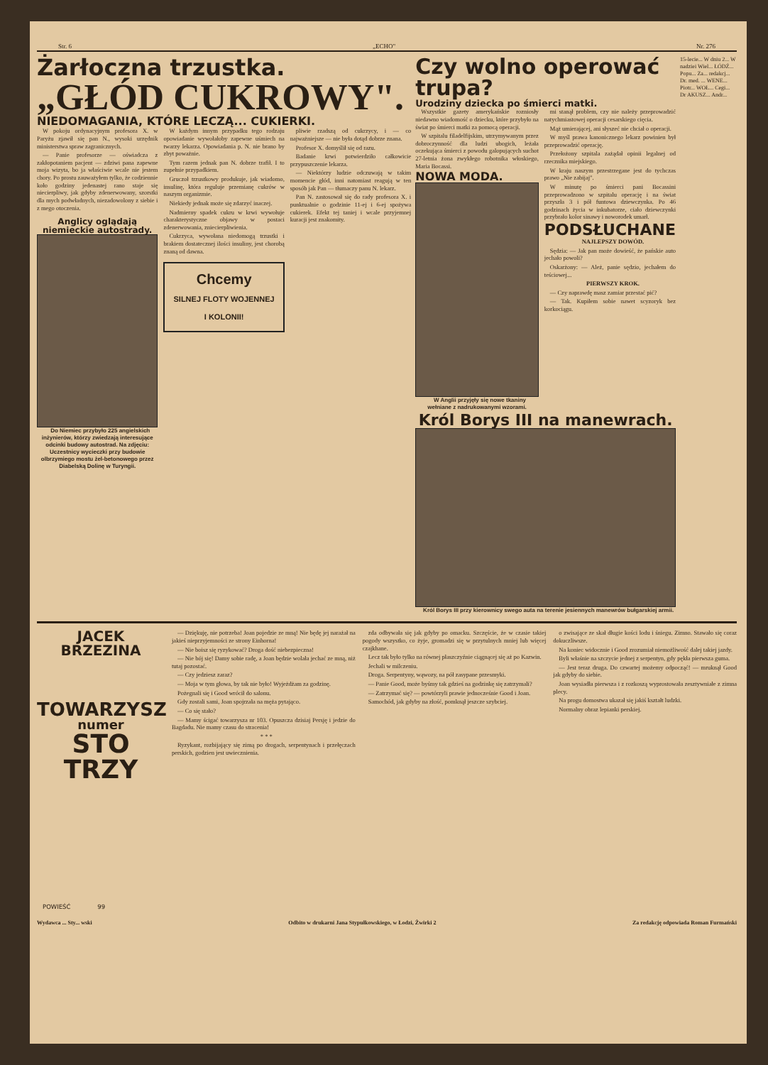Str. 6 „ECHO" Nr. 276
Żarłoczna trzustka.
„GŁÓD CUKROWY".
NIEDOMAGANIA, KTÓRE LECZĄ... CUKIERKI.
W pokoju ordynacyjnym profesora X. w Paryżu zjawił się pan N., wysoki urzędnik ministerstwa spraw zagranicznych.
— Panie profesorze — oświadcza z zakłopotaniem pacjent — zdziwi pana zapewne moja wizyta, bo ja właściwie wcale nie jestem chory. Po prostu zauważyłem tylko, że codziennie koło godziny jedenastej rano staje się niecierpliwy, jak gdyby zdenerwowany, szorstki dla mych podwładnych, niezadowolony z siebie i z mego otoczenia.
Anglicy oglądają niemieckie autostrady.
Do Niemiec przybyło 225 angielskich inżynierów, którzy zwiedzają interesujące odcinki budowy autostrad. Na zdjęciu: Uczestnicy wycieczki przy budowie olbrzymiego mostu żel-betonowego przez Diabelską Dolinę w Turyngii.
W każdym innym przypadku tego rodzaju opowiadanie wywołałoby zapewne uśmiech na twarzy lekarza. Opowiadania p. N. nie brano by zbyt poważnie.
Tym razem jednak pan N. dobrze trafił. I to zupełnie przypadkiem.
Gruczoł trzustkowy produkuje, jak wiadomo, insulinę, która reguluje przemianę cukrów w naszym organizmie.
Niekiedy jednak może się zdarzyć inaczej.
Nadmierny spadek cukru w krwi wywołuje charakterystyczne objawy w postaci zdenerwowania, zniecierpliwienia.
Cukrzyca, wywołana niedomogą trzustki i brakiem dostatecznej ilości insuliny, jest chorobą znaną od dawna.
Chcemy
SILNEJ FLOTY WOJENNEJ I KOLONII!
pliwie rzadszą od cukrzycy, i — co najważniejsze — nie była dotąd dobrze znana.
Profesor X. domyślił się od razu.
Badanie krwi potwierdziło całkowicie przypuszczenie lekarza.
— Niektórzy ludzie odczuwają w takim momencie głód, inni natomiast reagują w ten sposób jak Pan — tłumaczy panu N. lekarz.
Pan N. zastosował się do rady profesora X. i punktualnie o godzinie 11-ej i 6-ej spożywa cukierek. Efekt tej taniej i wcale przyjemnej kuracji jest znakomity.
Czy wolno operować trupa?
Urodziny dziecka po śmierci matki.
Wszystkie gazety amerykańskie rozniosły niedawno wiadomość o dziecku, które przybyło na świat po śmierci matki za pomocą operacji.
W szpitalu filadelfijskim, utrzymywanym przez dobroczynność dla ludzi ubogich, leżała oczekująca śmierci z powodu galopujących suchot 27-letnia żona zwykłego robotnika włoskiego, Maria Bocassi.
NOWA MODA.
W Anglii przyjęły się nowe tkaniny wełniane z nadrukowanymi wzorami.
mi stanął problem, czy nie należy przeprowadzić natychmiastowej operacji cesarskiego cięcia.
Mąż umierającej, ani słyszeć nie chciał o operacji.
W myśl prawa kanonicznego lekarz powinien był przeprowadzić operację.
Przełożony szpitala zażądał opinii legalnej od rzecznika miejskiego.
W kraju naszym przestrzegane jest do tychczas prawo „Nie zabijaj".
W minutę po śmierci pani Bocassini przeprowadzono w szpitalu operację i na świat przyszła 3 i pół funtowa dziewczynka. Po 46 godzinach życia w inkubatorze, ciało dziewczynki przybrało kolor sinawy i noworodek umarł.
PODSŁUCHANE
NAJLEPSZY DOWÓD.
Sędzia: — Jak pan może dowieść, że pańskie auto jechało powoli?
Oskarżony: — Ależ, panie sędzio, jechałem do teściowej...
PIERWSZY KROK.
— Czy naprawdę masz zamiar przestać pić?
— Tak. Kupiłem sobie nawet scyzoryk bez korkociągu.
Król Borys III na manewrach.
Król Borys III przy kierownicy swego auta na terenie jesiennych manewrów bułgarskiej armii.
15-lecie... W dniu 2... W nadziei Wiel... ŁÓDŹ... Popu... Za... redakcj... Dr. med. ... WENE... Piotr... WOŁ... Cegi... Dr AKUSZ... Andr...
JACEK BRZEZINA
TOWARZYSZ
numer
STO TRZY
POWIEŚĆ 99
— Dziękuję, nie potrzeba! Joan pojedzie ze mną! Nie będę jej narażał na jakieś nieprzyjemności ze strony Einhorna!
— Nie boisz się ryzykować? Droga dość niebezpieczna!
— Nie bój się! Damy sobie radę, a Joan będzie wolała jechać ze mną, niż tutaj pozostać.
— Czy jedziesz zaraz?
— Moja w tym głowa, by tak nie było! Wyjeżdżam za godzinę.
Pożegnali się i Good wrócił do salonu.
Gdy zostali sami, Joan spojrzała na męża pytająco.
— Co się stało?
— Mamy ścigać towarzysza nr 103. Opuszcza dzisiaj Persję i jedzie do Bagdadu. Nie mamy czasu do stracenia!
* * *
Ryzykant, rozbijający się zimą po drogach, serpentynach i przełęczach perskich, godzien jest uwiecznienia.
zda odbywała się jak gdyby po omacku. Szczęście, że w czasie takiej pogody wszystko, co żyje, gromadzi się w przytulnych mniej lub więcej czajkhane.
Lecz tak było tylko na równej płaszczyźnie ciągnącej się aż po Kazwin.
Jechali w milczeniu.
Droga. Serpentyny, wąwozy, na pół zasypane przesmyki.
— Panie Good, może byśmy tak gdzieś na godzinkę się zatrzymali?
— Zatrzymać się? — powtórzyli prawie jednocześnie Good i Joan.
Samochód, jak gdyby na złość, pomknął jeszcze szybciej.
o zwisające ze skał długie kości lodu i śniegu. Zimno. Stawało się coraz dokuczliwsze.
Na koniec widocznie i Good zrozumiał niemożliwość dalej takiej jazdy.
Byli właśnie na szczycie jednej z serpentyn, gdy pękła pierwsza guma.
— Jest teraz druga. Do czwartej możemy odpocząć! — mruknął Good jak gdyby do siebie.
Joan wysiadła pierwsza i z rozkoszą wyprostowała zesztywniałe z zimna plecy.
Na progu domostwa ukazał się jakiś kształt ludzki.
Normalny obraz lepianki perskiej.
Wydawca ... Sty... wski Odbito w drukarni Jana Stypułkowskiego, w Łodzi, Żwirki 2 Za redakcję odpowiada Roman Furmański